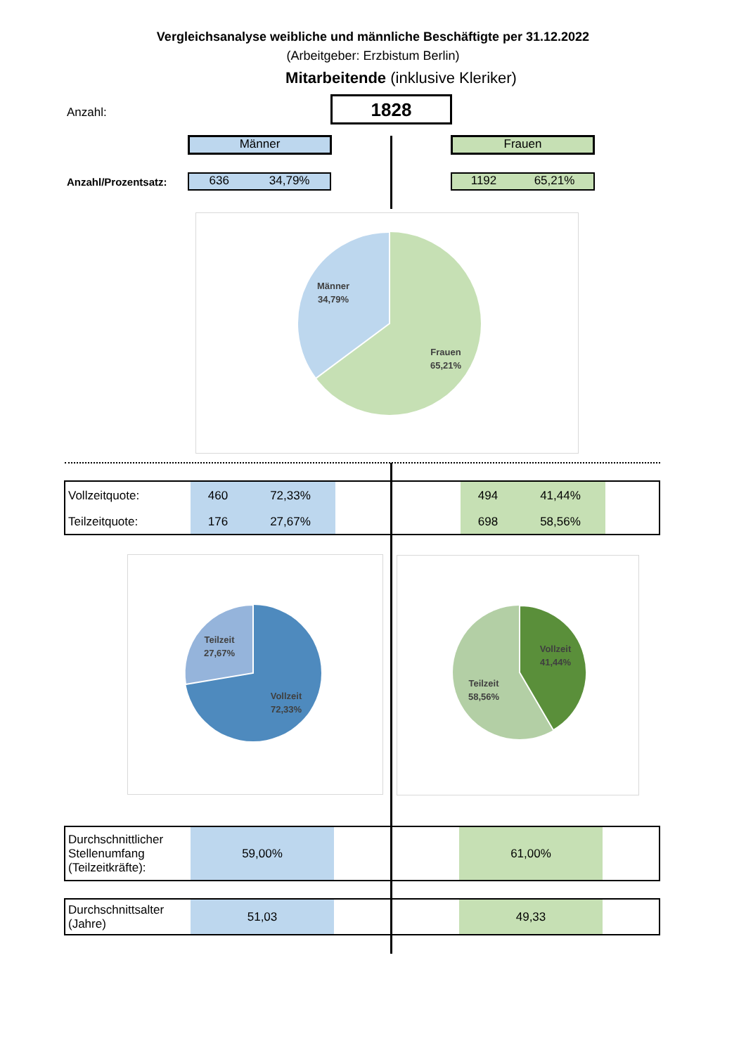Vergleichsanalyse weibliche und männliche Beschäftigte per 31.12.2022
(Arbeitgeber: Erzbistum Berlin)
Mitarbeitende (inklusive Kleriker)
Anzahl: 1828
Männer Frauen
Anzahl/Prozentsatz: 636 34,79% 1192 65,21%
Männer
34,79%
Frauen
65,21%
| Vollzeitquote: | 460 | 72,33% | | 494 | 41,44% | |
| Teilzeitquote: | 176 | 27,67% | | 698 | 58,56% | |
Teilzeit
27,67%
Vollzeit
72,33%
Vollzeit
41,44%
Teilzeit
58,56%
| Durchschnittlicher Stellenumfang (Teilzeitkräfte): | 59,00% | | 61,00% | |
| Durchschnittsalter (Jahre) | 51,03 | | 49,33 | |